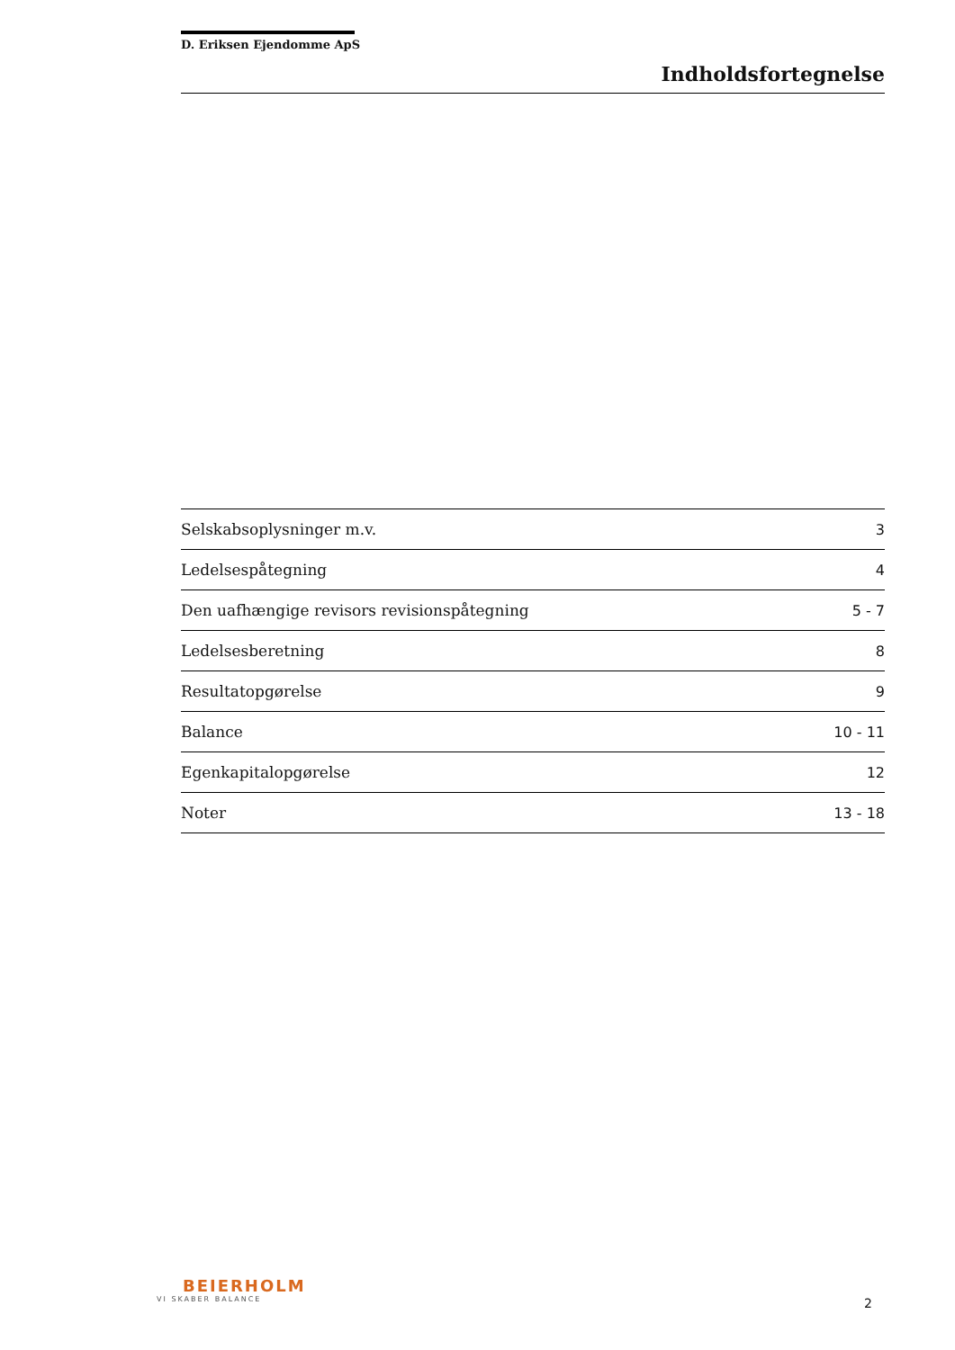D. Eriksen Ejendomme ApS
Indholdsfortegnelse
| Selskabsoplysninger m.v. | 3 |
| Ledelsespåtegning | 4 |
| Den uafhængige revisors revisionspåtegning | 5 - 7 |
| Ledelsesberetning | 8 |
| Resultatopgørelse | 9 |
| Balance | 10 - 11 |
| Egenkapitalopgørelse | 12 |
| Noter | 13 - 18 |
BEIERHOLM
VI SKABER BALANCE
2